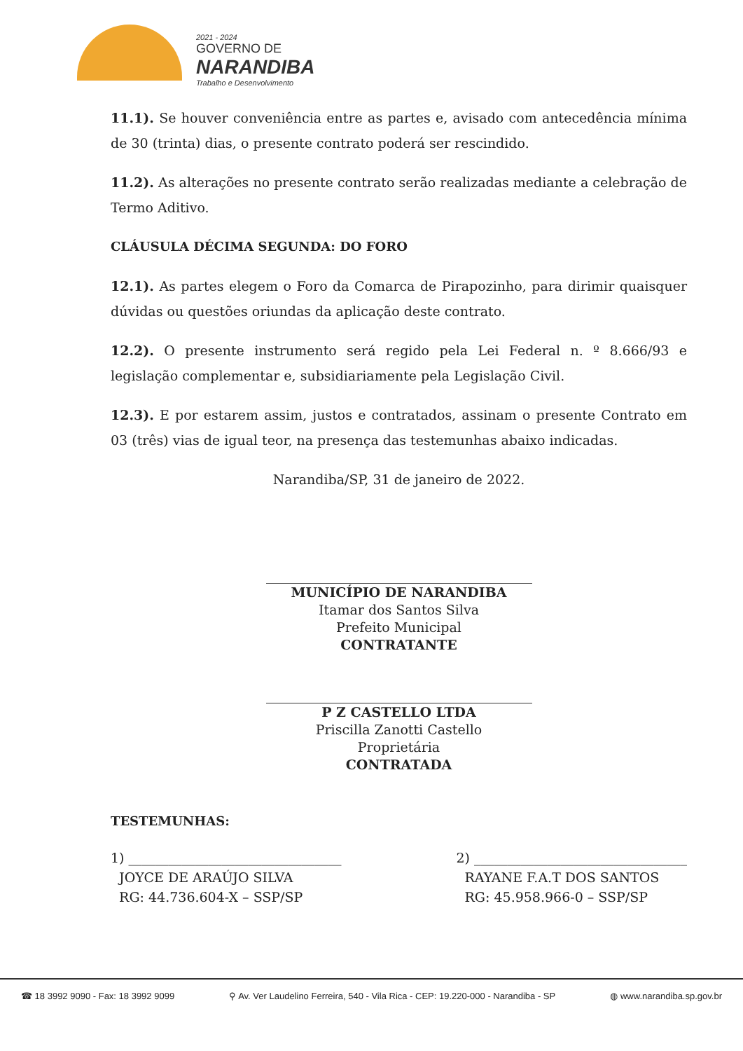2021 - 2024
GOVERNO DE
NARANDIBA
Trabalho e Desenvolvimento
11.1). Se houver conveniência entre as partes e, avisado com antecedência mínima de 30 (trinta) dias, o presente contrato poderá ser rescindido.
11.2). As alterações no presente contrato serão realizadas mediante a celebração de Termo Aditivo.
CLÁUSULA DÉCIMA SEGUNDA: DO FORO
12.1). As partes elegem o Foro da Comarca de Pirapozinho, para dirimir quaisquer dúvidas ou questões oriundas da aplicação deste contrato.
12.2). O presente instrumento será regido pela Lei Federal n. º 8.666/93 e legislação complementar e, subsidiariamente pela Legislação Civil.
12.3). E por estarem assim, justos e contratados, assinam o presente Contrato em 03 (três) vias de igual teor, na presença das testemunhas abaixo indicadas.
Narandiba/SP, 31 de janeiro de 2022.
MUNICÍPIO DE NARANDIBA
Itamar dos Santos Silva
Prefeito Municipal
CONTRATANTE
P Z CASTELLO LTDA
Priscilla Zanotti Castello
Proprietária
CONTRATADA
TESTEMUNHAS:
1) ________________________________
JOYCE DE ARAÚJO SILVA
RG: 44.736.604-X – SSP/SP
2) ________________________________
RAYANE F.A.T DOS SANTOS
RG: 45.958.966-0 – SSP/SP
☎ 18 3992 9090 - Fax: 18 3992 9099 ⚲ Av. Ver Laudelino Ferreira, 540 - Vila Rica - CEP: 19.220-000 - Narandiba - SP ◍ www.narandiba.sp.gov.br